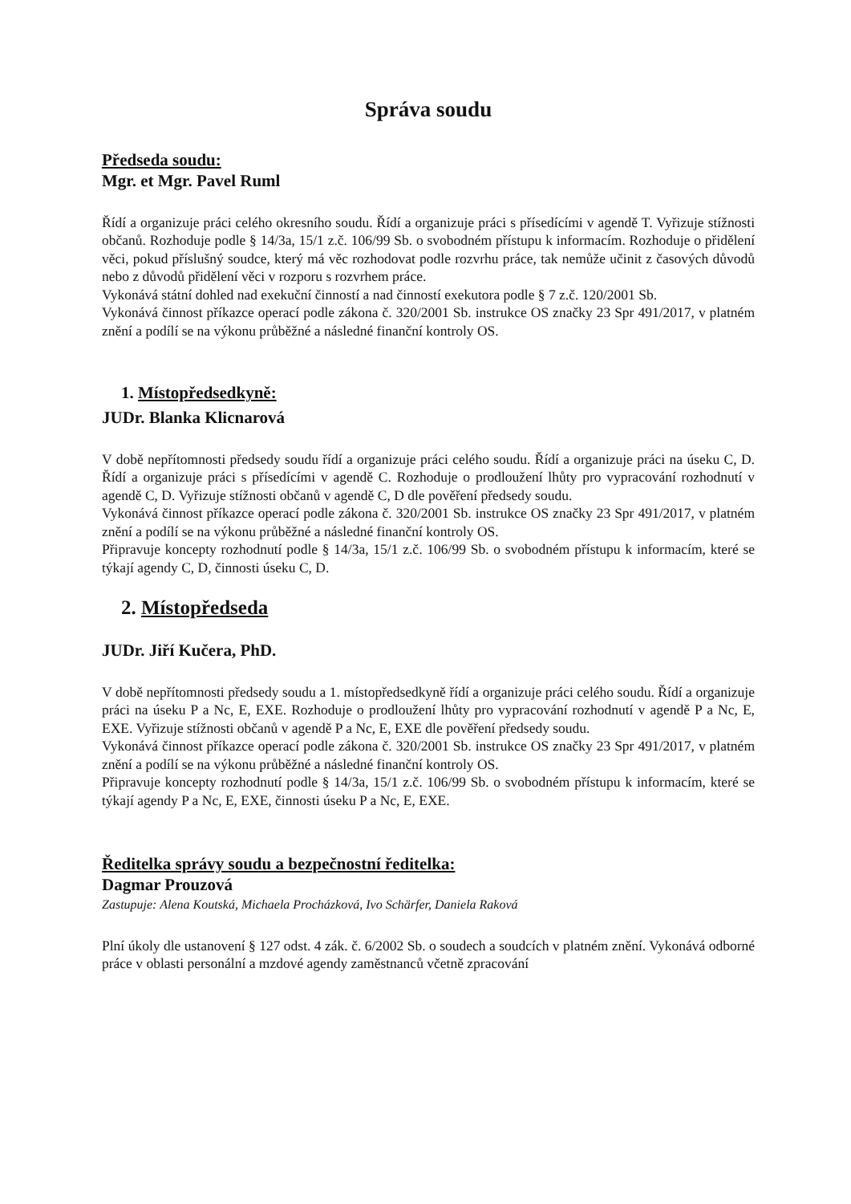Správa soudu
Předseda soudu:
Mgr. et Mgr. Pavel Ruml
Řídí a organizuje práci celého okresního soudu. Řídí a organizuje práci s přísedícími v agendě T. Vyřizuje stížnosti občanů. Rozhoduje podle § 14/3a, 15/1 z.č. 106/99 Sb. o svobodném přístupu k informacím. Rozhoduje o přidělení věci, pokud příslušný soudce, který má věc rozhodovat podle rozvrhu práce, tak nemůže učinit z časových důvodů nebo z důvodů přidělení věci v rozporu s rozvrhem práce.
Vykonává státní dohled nad exekuční činností a nad činností exekutora podle § 7 z.č. 120/2001 Sb.
Vykonává činnost příkazce operací podle zákona č. 320/2001 Sb. instrukce OS značky 23 Spr 491/2017, v platném znění a podílí se na výkonu průběžné a následné finanční kontroly OS.
1. Místopředsedkyně:
JUDr. Blanka Klicnarová
V době nepřítomnosti předsedy soudu řídí a organizuje práci celého soudu. Řídí a organizuje práci na úseku C, D. Řídí a organizuje práci s přísedícími v agendě C. Rozhoduje o prodloužení lhůty pro vypracování rozhodnutí v agendě C, D. Vyřizuje stížnosti občanů v agendě C, D dle pověření předsedy soudu.
Vykonává činnost příkazce operací podle zákona č. 320/2001 Sb. instrukce OS značky 23 Spr 491/2017, v platném znění a podílí se na výkonu průběžné a následné finanční kontroly OS.
Připravuje koncepty rozhodnutí podle § 14/3a, 15/1 z.č. 106/99 Sb. o svobodném přístupu k informacím, které se týkají agendy C, D, činnosti úseku C, D.
2. Místopředseda
JUDr. Jiří Kučera, PhD.
V době nepřítomnosti předsedy soudu a 1. místopředsedkyně řídí a organizuje práci celého soudu. Řídí a organizuje práci na úseku P a Nc, E, EXE. Rozhoduje o prodloužení lhůty pro vypracování rozhodnutí v agendě P a Nc, E, EXE. Vyřizuje stížnosti občanů v agendě P a Nc, E, EXE dle pověření předsedy soudu.
Vykonává činnost příkazce operací podle zákona č. 320/2001 Sb. instrukce OS značky 23 Spr 491/2017, v platném znění a podílí se na výkonu průběžné a následné finanční kontroly OS.
Připravuje koncepty rozhodnutí podle § 14/3a, 15/1 z.č. 106/99 Sb. o svobodném přístupu k informacím, které se týkají agendy P a Nc, E, EXE, činnosti úseku P a Nc, E, EXE.
Ředitelka správy soudu a bezpečnostní ředitelka:
Dagmar Prouzová
Zastupuje: Alena Koutská, Michaela Procházková, Ivo Schärfer, Daniela Raková
Plní úkoly dle ustanovení § 127 odst. 4 zák. č. 6/2002 Sb. o soudech a soudcích v platném znění. Vykonává odborné práce v oblasti personální a mzdové agendy zaměstnanců včetně zpracování